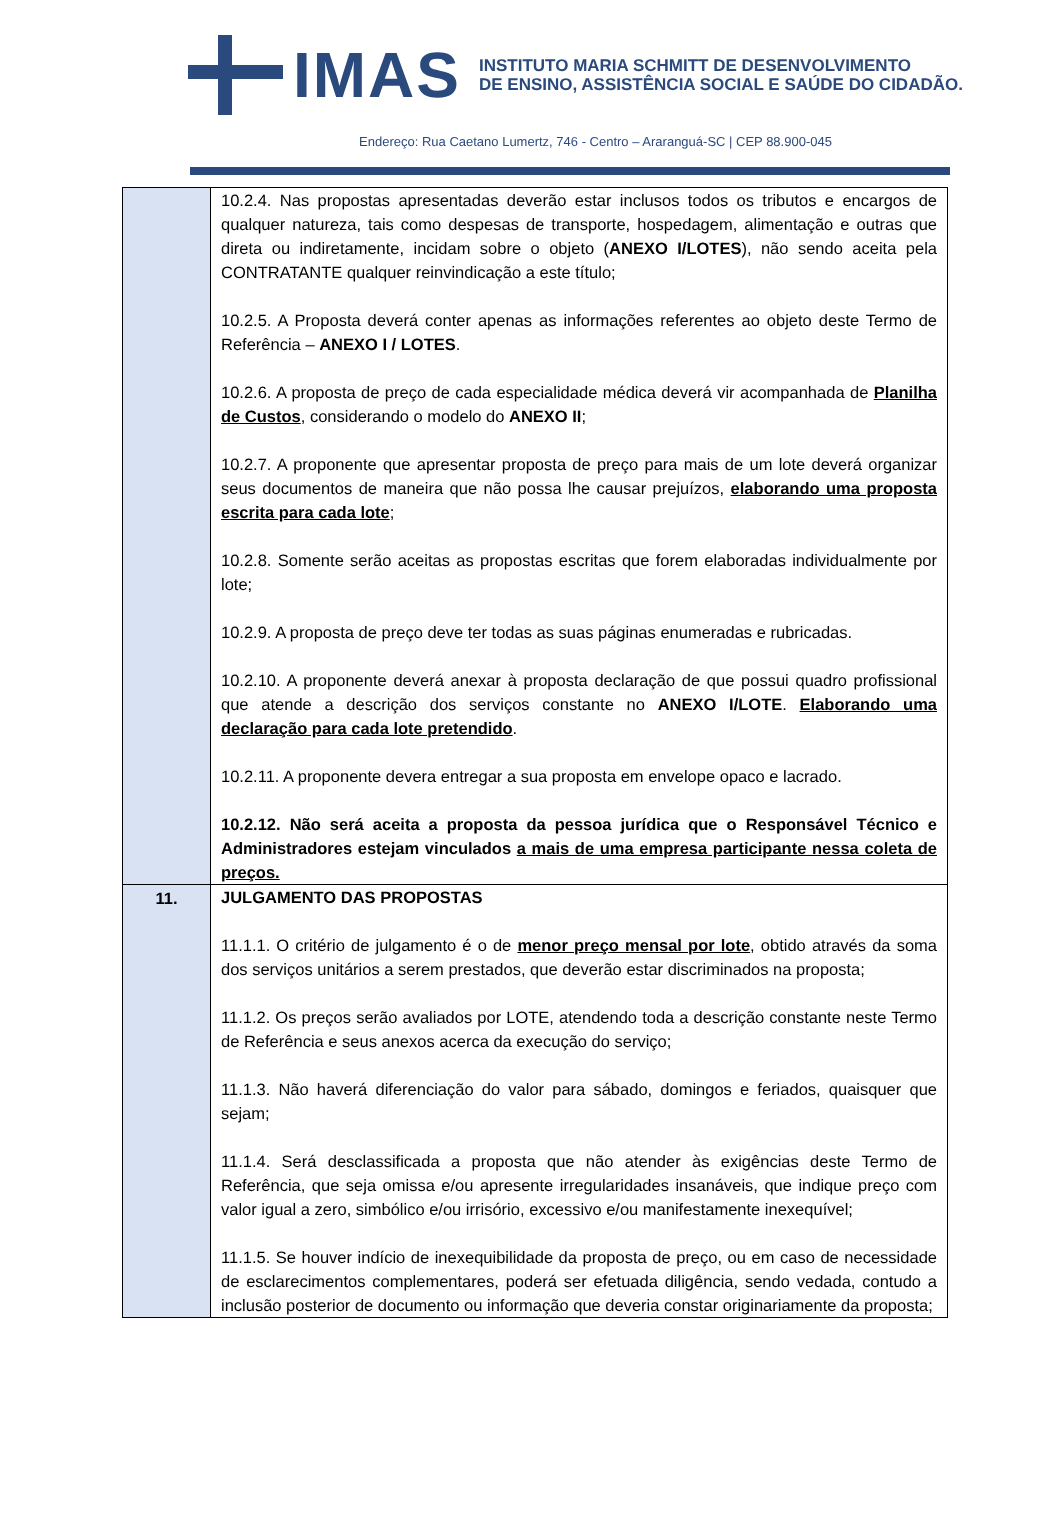IMAS
INSTITUTO MARIA SCHMITT DE DESENVOLVIMENTO
DE ENSINO, ASSISTÊNCIA SOCIAL E SAÚDE DO CIDADÃO.
Endereço: Rua Caetano Lumertz, 746 - Centro – Araranguá-SC | CEP 88.900-045
| | 10.2.4. Nas propostas apresentadas deverão estar inclusos todos os tributos e encargos de qualquer natureza, tais como despesas de transporte, hospedagem, alimentação e outras que direta ou indiretamente, incidam sobre o objeto ( ANEXO I/LOTES ), não sendo aceita pela CONTRATANTE qualquer reinvindicação a este título; 10.2.5. A Proposta deverá conter apenas as informações referentes ao objeto deste Termo de Referência – ANEXO I / LOTES . 10.2.6. A proposta de preço de cada especialidade médica deverá vir acompanhada de Planilha de Custos , considerando o modelo do ANEXO II ; 10.2.7. A proponente que apresentar proposta de preço para mais de um lote deverá organizar seus documentos de maneira que não possa lhe causar prejuízos, elaborando uma proposta escrita para cada lote ; 10.2.8. Somente serão aceitas as propostas escritas que forem elaboradas individualmente por lote; 10.2.9. A proposta de preço deve ter todas as suas páginas enumeradas e rubricadas. 10.2.10. A proponente deverá anexar à proposta declaração de que possui quadro profissional que atende a descrição dos serviços constante no ANEXO I/LOTE . Elaborando uma declaração para cada lote pretendido . 10.2.11. A proponente devera entregar a sua proposta em envelope opaco e lacrado. 10.2.12. Não será aceita a proposta da pessoa jurídica que o Responsável Técnico e Administradores estejam vinculados a mais de uma empresa participante nessa coleta de preços. |
| 11. | JULGAMENTO DAS PROPOSTAS 11.1.1. O critério de julgamento é o de menor preço mensal por lote , obtido através da soma dos serviços unitários a serem prestados, que deverão estar discriminados na proposta; 11.1.2. Os preços serão avaliados por LOTE, atendendo toda a descrição constante neste Termo de Referência e seus anexos acerca da execução do serviço; 11.1.3. Não haverá diferenciação do valor para sábado, domingos e feriados, quaisquer que sejam; 11.1.4. Será desclassificada a proposta que não atender às exigências deste Termo de Referência, que seja omissa e/ou apresente irregularidades insanáveis, que indique preço com valor igual a zero, simbólico e/ou irrisório, excessivo e/ou manifestamente inexequível; 11.1.5. Se houver indício de inexequibilidade da proposta de preço, ou em caso de necessidade de esclarecimentos complementares, poderá ser efetuada diligência, sendo vedada, contudo a inclusão posterior de documento ou informação que deveria constar originariamente da proposta; |